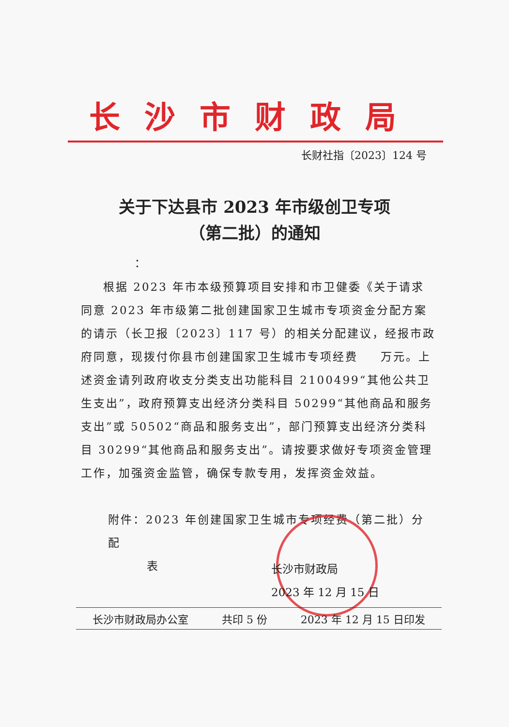长沙市财政局
长财社指〔2023〕124 号
关于下达县市 2023 年市级创卫专项
（第二批）的通知
：
根据 2023 年市本级预算项目安排和市卫健委《关于请求同意 2023 年市级第二批创建国家卫生城市专项资金分配方案的请示（长卫报〔2023〕117 号）的相关分配建议，经报市政府同意，现拨付你县市创建国家卫生城市专项经费 　 万元。上述资金请列政府收支分类支出功能科目 2100499“其他公共卫生支出”，政府预算支出经济分类科目 50299“其他商品和服务支出”或 50502“商品和服务支出”，部门预算支出经济分类科目 30299“其他商品和服务支出”。请按要求做好专项资金管理工作，加强资金监管，确保专款专用，发挥资金效益。
附件：2023 年创建国家卫生城市专项经费（第二批）分配
表
长沙市财政局
2023 年 12 月 15 日
长沙市财政局办公室 共印 5 份 2023 年 12 月 15 日印发